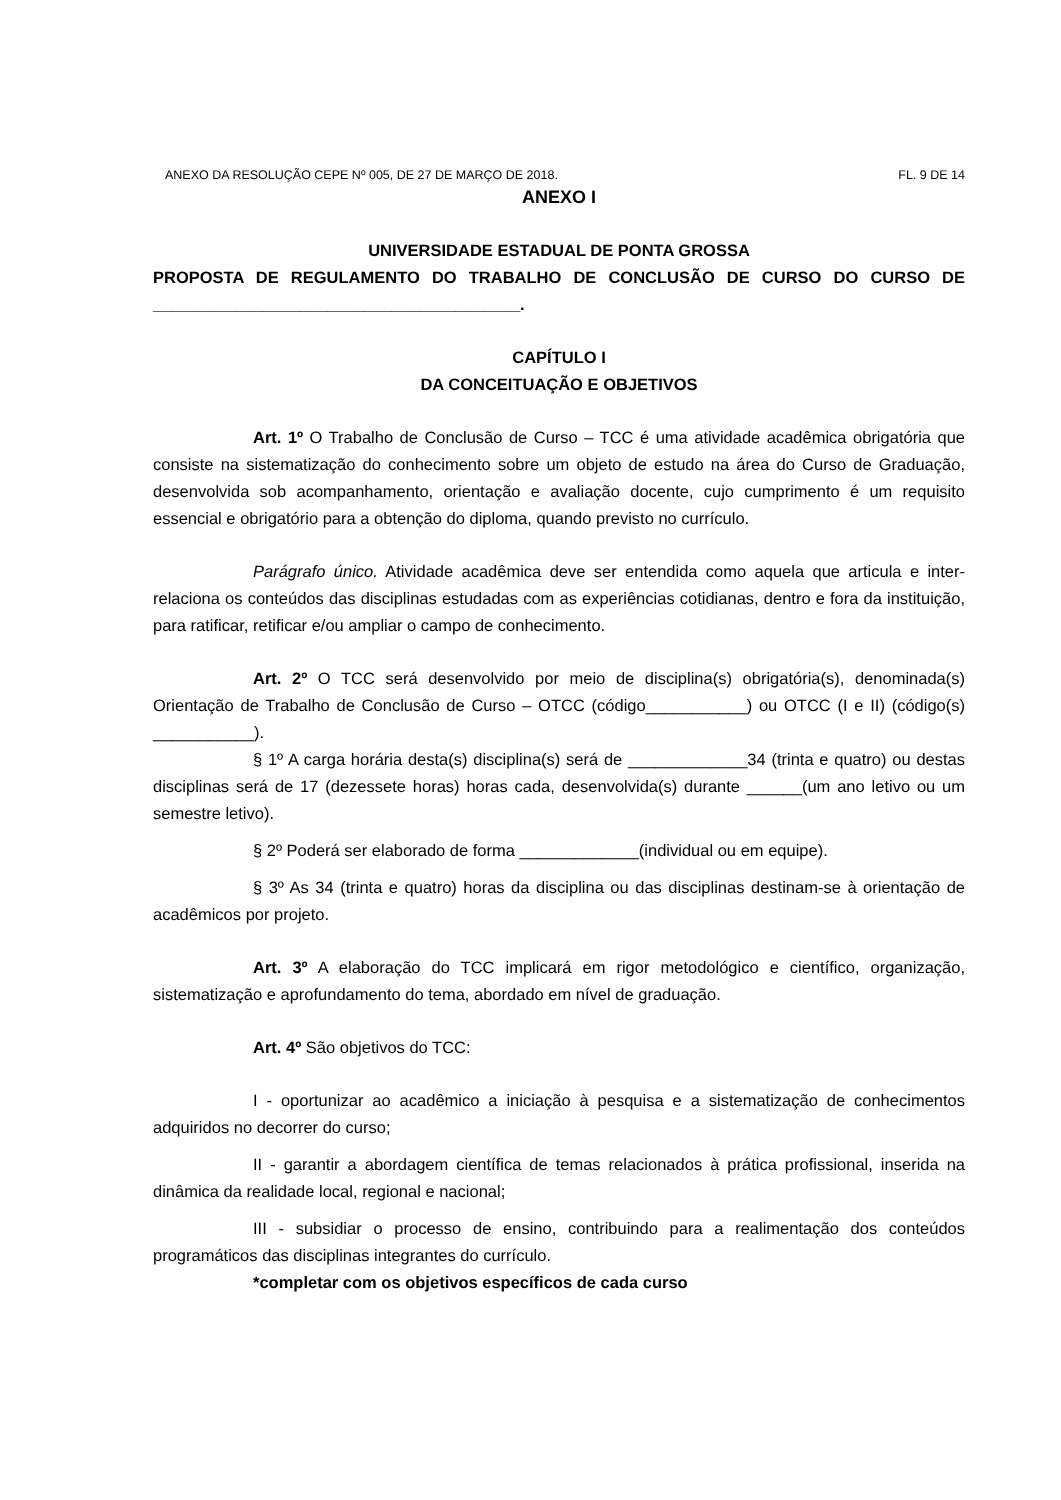ANEXO DA RESOLUÇÃO CEPE Nº 005, DE 27 DE MARÇO DE 2018. FL. 9 DE 14
ANEXO I
UNIVERSIDADE ESTADUAL DE PONTA GROSSA
PROPOSTA DE REGULAMENTO DO TRABALHO DE CONCLUSÃO DE CURSO DO CURSO DE ________________________________________.
CAPÍTULO I
DA CONCEITUAÇÃO E OBJETIVOS
Art. 1º O Trabalho de Conclusão de Curso – TCC é uma atividade acadêmica obrigatória que consiste na sistematização do conhecimento sobre um objeto de estudo na área do Curso de Graduação, desenvolvida sob acompanhamento, orientação e avaliação docente, cujo cumprimento é um requisito essencial e obrigatório para a obtenção do diploma, quando previsto no currículo.
Parágrafo único. Atividade acadêmica deve ser entendida como aquela que articula e inter-relaciona os conteúdos das disciplinas estudadas com as experiências cotidianas, dentro e fora da instituição, para ratificar, retificar e/ou ampliar o campo de conhecimento.
Art. 2º O TCC será desenvolvido por meio de disciplina(s) obrigatória(s), denominada(s) Orientação de Trabalho de Conclusão de Curso – OTCC (código___________) ou OTCC (I e II) (código(s) ___________).
§ 1º A carga horária desta(s) disciplina(s) será de _____________34 (trinta e quatro) ou destas disciplinas será de 17 (dezessete horas) horas cada, desenvolvida(s) durante ______(um ano letivo ou um semestre letivo).
§ 2º Poderá ser elaborado de forma _____________(individual ou em equipe).
§ 3º As 34 (trinta e quatro) horas da disciplina ou das disciplinas destinam-se à orientação de acadêmicos por projeto.
Art. 3º A elaboração do TCC implicará em rigor metodológico e científico, organização, sistematização e aprofundamento do tema, abordado em nível de graduação.
Art. 4º São objetivos do TCC:
I - oportunizar ao acadêmico a iniciação à pesquisa e a sistematização de conhecimentos adquiridos no decorrer do curso;
II - garantir a abordagem científica de temas relacionados à prática profissional, inserida na dinâmica da realidade local, regional e nacional;
III - subsidiar o processo de ensino, contribuindo para a realimentação dos conteúdos programáticos das disciplinas integrantes do currículo.
*completar com os objetivos específicos de cada curso